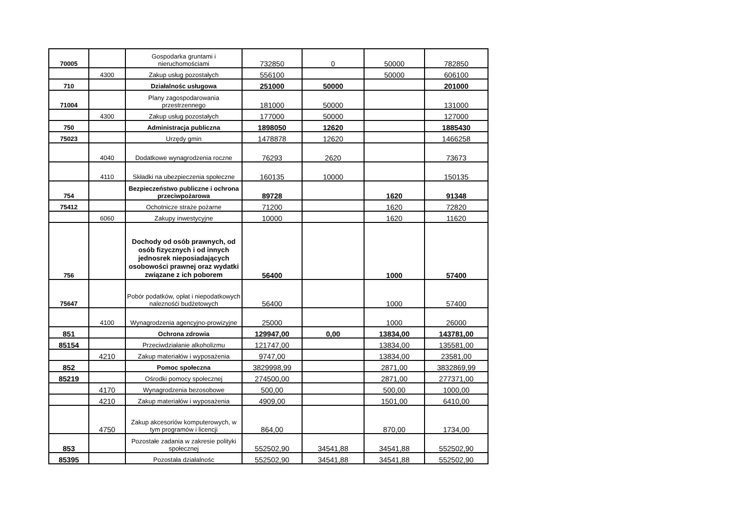| 70005 | | Gospodarka gruntami i nieruchomościami | 732850 | 0 | 50000 | 782850 |
| | 4300 | Zakup usług pozostałych | 556100 | | 50000 | 606100 |
| 710 | | Działalnośc usługowa | 251000 | 50000 | | 201000 |
| 71004 | | Plany zagospodarowania przestrzennego | 181000 | 50000 | | 131000 |
| | 4300 | Zakup usług pozostałych | 177000 | 50000 | | 127000 |
| 750 | | Administracja publiczna | 1898050 | 12620 | | 1885430 |
| 75023 | | Urzędy gmin | 1478878 | 12620 | | 1466258 |
| | 4040 | Dodatkowe wynagrodzenia roczne | 76293 | 2620 | | 73673 |
| | 4110 | Składki na ubezpieczenia społeczne | 160135 | 10000 | | 150135 |
| 754 | | Bezpieczeństwo publiczne i ochrona przeciwpożarowa | 89728 | | 1620 | 91348 |
| 75412 | | Ochotnicze straże pożarne | 71200 | | 1620 | 72820 |
| | 6060 | Zakupy inwestycyjne | 10000 | | 1620 | 11620 |
| 756 | | Dochody od osób prawnych, od osób fizycznych i od innych jednosrek nieposiadających osobowości prawnej oraz wydatki związane z ich poborem | 56400 | | 1000 | 57400 |
| 75647 | | Pobór podatków, opłat i niepodatkowych naleznośći budżetowych | 56400 | | 1000 | 57400 |
| | 4100 | Wynagrodzenia agencyjno-prowizyjne | 25000 | | 1000 | 26000 |
| 851 | | Ochrona zdrowia | 129947,00 | 0,00 | 13834,00 | 143781,00 |
| 85154 | | Przeciwdziałanie alkoholizmu | 121747,00 | | 13834,00 | 135581,00 |
| | 4210 | Zakup materiałów i wyposażenia | 9747,00 | | 13834,00 | 23581,00 |
| 852 | | Pomoc społeczna | 3829998,99 | | 2871,00 | 3832869,99 |
| 85219 | | Ośrodki pomocy społecznej | 274500,00 | | 2871,00 | 277371,00 |
| | 4170 | Wynagrodzenia bezosobowe | 500,00 | | 500,00 | 1000,00 |
| | 4210 | Zakup materiałów i wyposażenia | 4909,00 | | 1501,00 | 6410,00 |
| | 4750 | Zakup akcesoriów komputerowych, w tym programów i licencji | 864,00 | | 870,00 | 1734,00 |
| 853 | | Pozostałe zadania w zakresie polityki społecznej | 552502,90 | 34541,88 | 34541,88 | 552502,90 |
| 85395 | | Pozostała działalnośc | 552502,90 | 34541,88 | 34541,88 | 552502,90 |